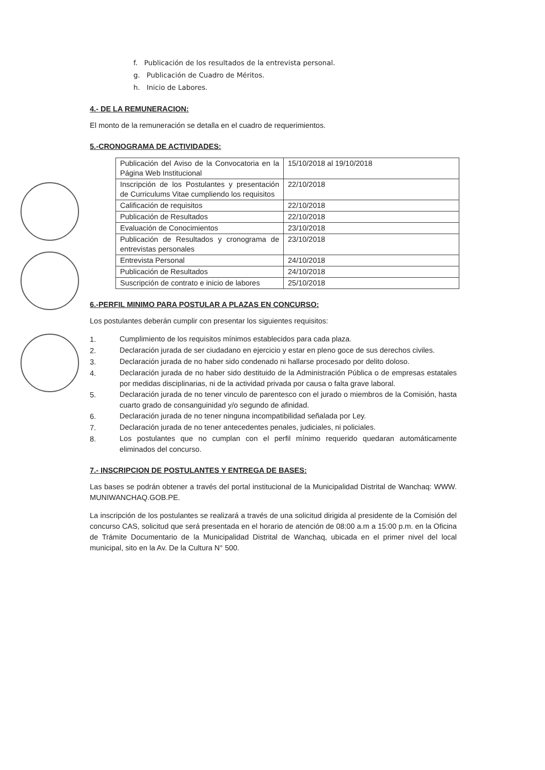f. Publicación de los resultados de la entrevista personal.
g. Publicación de Cuadro de Méritos.
h. Inicio de Labores.
4.- DE LA REMUNERACION:
El monto de la remuneración se detalla en el cuadro de requerimientos.
5.-CRONOGRAMA DE ACTIVIDADES:
| Publicación del Aviso de la Convocatoria en la Página Web Institucional | 15/10/2018 al 19/10/2018 |
| Inscripción de los Postulantes y presentación de Curriculums Vitae cumpliendo los requisitos | 22/10/2018 |
| Calificación de requisitos | 22/10/2018 |
| Publicación de Resultados | 22/10/2018 |
| Evaluación de Conocimientos | 23/10/2018 |
| Publicación de Resultados y cronograma de entrevistas personales | 23/10/2018 |
| Entrevista Personal | 24/10/2018 |
| Publicación de Resultados | 24/10/2018 |
| Suscripción de contrato e inicio de labores | 25/10/2018 |
6.-PERFIL MINIMO PARA POSTULAR A PLAZAS EN CONCURSO:
Los postulantes deberán cumplir con presentar los siguientes requisitos:
1.
Cumplimiento de los requisitos mínimos establecidos para cada plaza.
2.
Declaración jurada de ser ciudadano en ejercicio y estar en pleno goce de sus derechos civiles.
3.
Declaración jurada de no haber sido condenado ni hallarse procesado por delito doloso.
4.
Declaración jurada de no haber sido destituido de la Administración Pública o de empresas estatales por medidas disciplinarias, ni de la actividad privada por causa o falta grave laboral.
5.
Declaración jurada de no tener vinculo de parentesco con el jurado o miembros de la Comisión, hasta cuarto grado de consanguinidad y/o segundo de afinidad.
6.
Declaración jurada de no tener ninguna incompatibilidad señalada por Ley.
7.
Declaración jurada de no tener antecedentes penales, judiciales, ni policiales.
8.
Los postulantes que no cumplan con el perfil mínimo requerido quedaran automáticamente eliminados del concurso.
7.- INSCRIPCION DE POSTULANTES Y ENTREGA DE BASES:
Las bases se podrán obtener a través del portal institucional de la Municipalidad Distrital de Wanchaq: WWW. MUNIWANCHAQ.GOB.PE.
La inscripción de los postulantes se realizará a través de una solicitud dirigida al presidente de la Comisión del concurso CAS, solicitud que será presentada en el horario de atención de 08:00 a.m a 15:00 p.m. en la Oficina de Trámite Documentario de la Municipalidad Distrital de Wanchaq, ubicada en el primer nivel del local municipal, sito en la Av. De la Cultura N° 500.